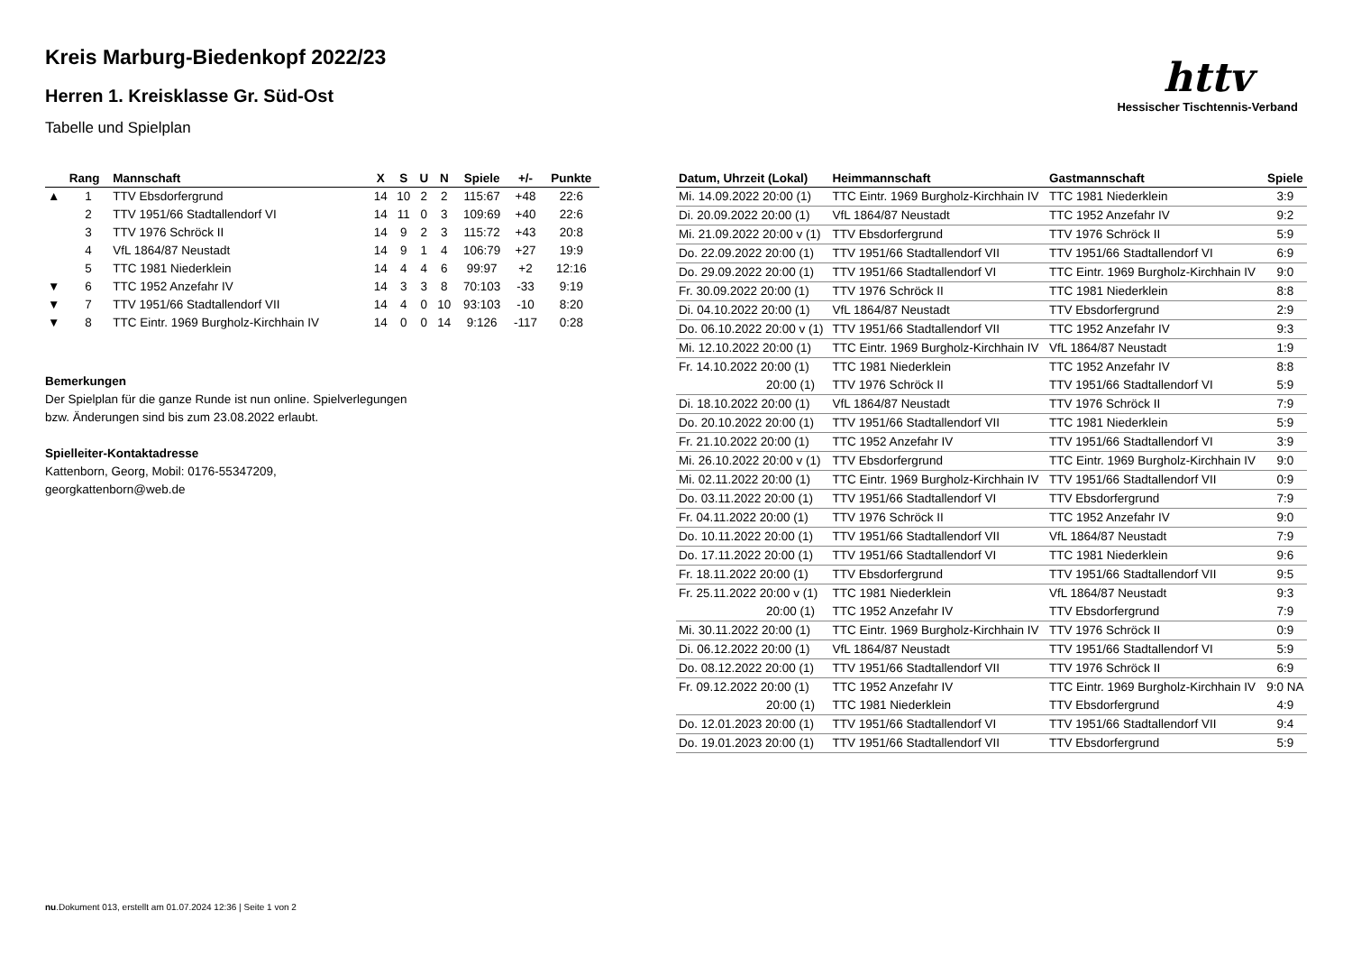httv
Hessischer Tischtennis-Verband
Kreis Marburg-Biedenkopf 2022/23
Herren 1. Kreisklasse Gr. Süd-Ost
Tabelle und Spielplan
| | Rang | Mannschaft | X | S | U | N | Spiele | +/- | Punkte |
| --- | --- | --- | --- | --- | --- | --- | --- | --- | --- |
| ▲ | 1 | TTV Ebsdorfergrund | 14 | 10 | 2 | 2 | 115:67 | +48 | 22:6 |
| | 2 | TTV 1951/66 Stadtallendorf VI | 14 | 11 | 0 | 3 | 109:69 | +40 | 22:6 |
| | 3 | TTV 1976 Schröck II | 14 | 9 | 2 | 3 | 115:72 | +43 | 20:8 |
| | 4 | VfL 1864/87 Neustadt | 14 | 9 | 1 | 4 | 106:79 | +27 | 19:9 |
| | 5 | TTC 1981 Niederklein | 14 | 4 | 4 | 6 | 99:97 | +2 | 12:16 |
| ▼ | 6 | TTC 1952 Anzefahr IV | 14 | 3 | 3 | 8 | 70:103 | -33 | 9:19 |
| ▼ | 7 | TTV 1951/66 Stadtallendorf VII | 14 | 4 | 0 | 10 | 93:103 | -10 | 8:20 |
| ▼ | 8 | TTC Eintr. 1969 Burgholz-Kirchhain IV | 14 | 0 | 0 | 14 | 9:126 | -117 | 0:28 |
Bemerkungen
Der Spielplan für die ganze Runde ist nun online. Spielverlegungen
bzw. Änderungen sind bis zum 23.08.2022 erlaubt.
Spielleiter-Kontaktadresse
Kattenborn, Georg, Mobil: 0176-55347209,
georgkattenborn@web.de
| Datum, Uhrzeit (Lokal) | Heimmannschaft | Gastmannschaft | Spiele |
| --- | --- | --- | --- |
| Mi. 14.09.2022 20:00 (1) | TTC Eintr. 1969 Burgholz-Kirchhain IV | TTC 1981 Niederklein | 3:9 |
| Di. 20.09.2022 20:00 (1) | VfL 1864/87 Neustadt | TTC 1952 Anzefahr IV | 9:2 |
| Mi. 21.09.2022 20:00 v (1) | TTV Ebsdorfergrund | TTV 1976 Schröck II | 5:9 |
| Do. 22.09.2022 20:00 (1) | TTV 1951/66 Stadtallendorf VII | TTV 1951/66 Stadtallendorf VI | 6:9 |
| Do. 29.09.2022 20:00 (1) | TTV 1951/66 Stadtallendorf VI | TTC Eintr. 1969 Burgholz-Kirchhain IV | 9:0 |
| Fr. 30.09.2022 20:00 (1) | TTV 1976 Schröck II | TTC 1981 Niederklein | 8:8 |
| Di. 04.10.2022 20:00 (1) | VfL 1864/87 Neustadt | TTV Ebsdorfergrund | 2:9 |
| Do. 06.10.2022 20:00 v (1) | TTV 1951/66 Stadtallendorf VII | TTC 1952 Anzefahr IV | 9:3 |
| Mi. 12.10.2022 20:00 (1) | TTC Eintr. 1969 Burgholz-Kirchhain IV | VfL 1864/87 Neustadt | 1:9 |
| Fr. 14.10.2022 20:00 (1) | TTC 1981 Niederklein | TTC 1952 Anzefahr IV | 8:8 |
| 20:00 (1) | TTV 1976 Schröck II | TTV 1951/66 Stadtallendorf VI | 5:9 |
| Di. 18.10.2022 20:00 (1) | VfL 1864/87 Neustadt | TTV 1976 Schröck II | 7:9 |
| Do. 20.10.2022 20:00 (1) | TTV 1951/66 Stadtallendorf VII | TTC 1981 Niederklein | 5:9 |
| Fr. 21.10.2022 20:00 (1) | TTC 1952 Anzefahr IV | TTV 1951/66 Stadtallendorf VI | 3:9 |
| Mi. 26.10.2022 20:00 v (1) | TTV Ebsdorfergrund | TTC Eintr. 1969 Burgholz-Kirchhain IV | 9:0 |
| Mi. 02.11.2022 20:00 (1) | TTC Eintr. 1969 Burgholz-Kirchhain IV | TTV 1951/66 Stadtallendorf VII | 0:9 |
| Do. 03.11.2022 20:00 (1) | TTV 1951/66 Stadtallendorf VI | TTV Ebsdorfergrund | 7:9 |
| Fr. 04.11.2022 20:00 (1) | TTV 1976 Schröck II | TTC 1952 Anzefahr IV | 9:0 |
| Do. 10.11.2022 20:00 (1) | TTV 1951/66 Stadtallendorf VII | VfL 1864/87 Neustadt | 7:9 |
| Do. 17.11.2022 20:00 (1) | TTV 1951/66 Stadtallendorf VI | TTC 1981 Niederklein | 9:6 |
| Fr. 18.11.2022 20:00 (1) | TTV Ebsdorfergrund | TTV 1951/66 Stadtallendorf VII | 9:5 |
| Fr. 25.11.2022 20:00 v (1) | TTC 1981 Niederklein | VfL 1864/87 Neustadt | 9:3 |
| 20:00 (1) | TTC 1952 Anzefahr IV | TTV Ebsdorfergrund | 7:9 |
| Mi. 30.11.2022 20:00 (1) | TTC Eintr. 1969 Burgholz-Kirchhain IV | TTV 1976 Schröck II | 0:9 |
| Di. 06.12.2022 20:00 (1) | VfL 1864/87 Neustadt | TTV 1951/66 Stadtallendorf VI | 5:9 |
| Do. 08.12.2022 20:00 (1) | TTV 1951/66 Stadtallendorf VII | TTV 1976 Schröck II | 6:9 |
| Fr. 09.12.2022 20:00 (1) | TTC 1952 Anzefahr IV | TTC Eintr. 1969 Burgholz-Kirchhain IV | 9:0 NA |
| 20:00 (1) | TTC 1981 Niederklein | TTV Ebsdorfergrund | 4:9 |
| Do. 12.01.2023 20:00 (1) | TTV 1951/66 Stadtallendorf VI | TTV 1951/66 Stadtallendorf VII | 9:4 |
| Do. 19.01.2023 20:00 (1) | TTV 1951/66 Stadtallendorf VII | TTV Ebsdorfergrund | 5:9 |
nu.Dokument 013, erstellt am 01.07.2024 12:36 | Seite 1 von 2